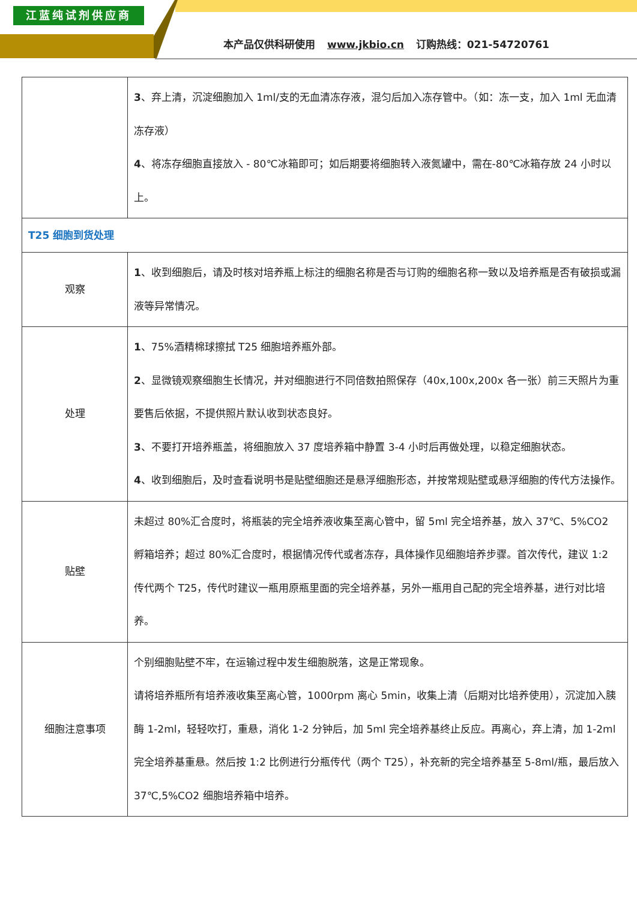江蓝纯试剂供应商
本产品仅供科研使用 www.jkbio.cn 订购热线：021-54720761
| | 3 、弃上清，沉淀细胞加入 1ml/支的无血清冻存液，混匀后加入冻存管中。（如：冻一支，加入 1ml 无血清冻存液） 4 、将冻存细胞直接放入 - 80℃冰箱即可；如后期要将细胞转入液氮罐中，需在-80℃冰箱存放 24 小时以上。 |
| T25 细胞到货处理 | |
| 观察 | 1 、收到细胞后，请及时核对培养瓶上标注的细胞名称是否与订购的细胞名称一致以及培养瓶是否有破损或漏液等异常情况。 |
| 处理 | 1 、75%酒精棉球擦拭 T25 细胞培养瓶外部。 2 、显微镜观察细胞生长情况，并对细胞进行不同倍数拍照保存（40x,100x,200x 各一张）前三天照片为重要售后依据，不提供照片默认收到状态良好。 3 、不要打开培养瓶盖，将细胞放入 37 度培养箱中静置 3-4 小时后再做处理，以稳定细胞状态。 4 、收到细胞后，及时查看说明书是贴壁细胞还是悬浮细胞形态，并按常规贴壁或悬浮细胞的传代方法操作。 |
| 贴壁 | 未超过 80%汇合度时，将瓶装的完全培养液收集至离心管中，留 5ml 完全培养基，放入 37℃、5%CO2 孵箱培养；超过 80%汇合度时，根据情况传代或者冻存，具体操作见细胞培养步骤。首次传代，建议 1:2 传代两个 T25，传代时建议一瓶用原瓶里面的完全培养基，另外一瓶用自己配的完全培养基，进行对比培养。 |
| 细胞注意事项 | 个别细胞贴壁不牢，在运输过程中发生细胞脱落，这是正常现象。 请将培养瓶所有培养液收集至离心管，1000rpm 离心 5min，收集上清（后期对比培养使用），沉淀加入胰酶 1-2ml，轻轻吹打，重悬，消化 1-2 分钟后，加 5ml 完全培养基终止反应。再离心，弃上清，加 1-2ml 完全培养基重悬。然后按 1:2 比例进行分瓶传代（两个 T25），补充新的完全培养基至 5-8ml/瓶，最后放入 37℃,5%CO2 细胞培养箱中培养。 |